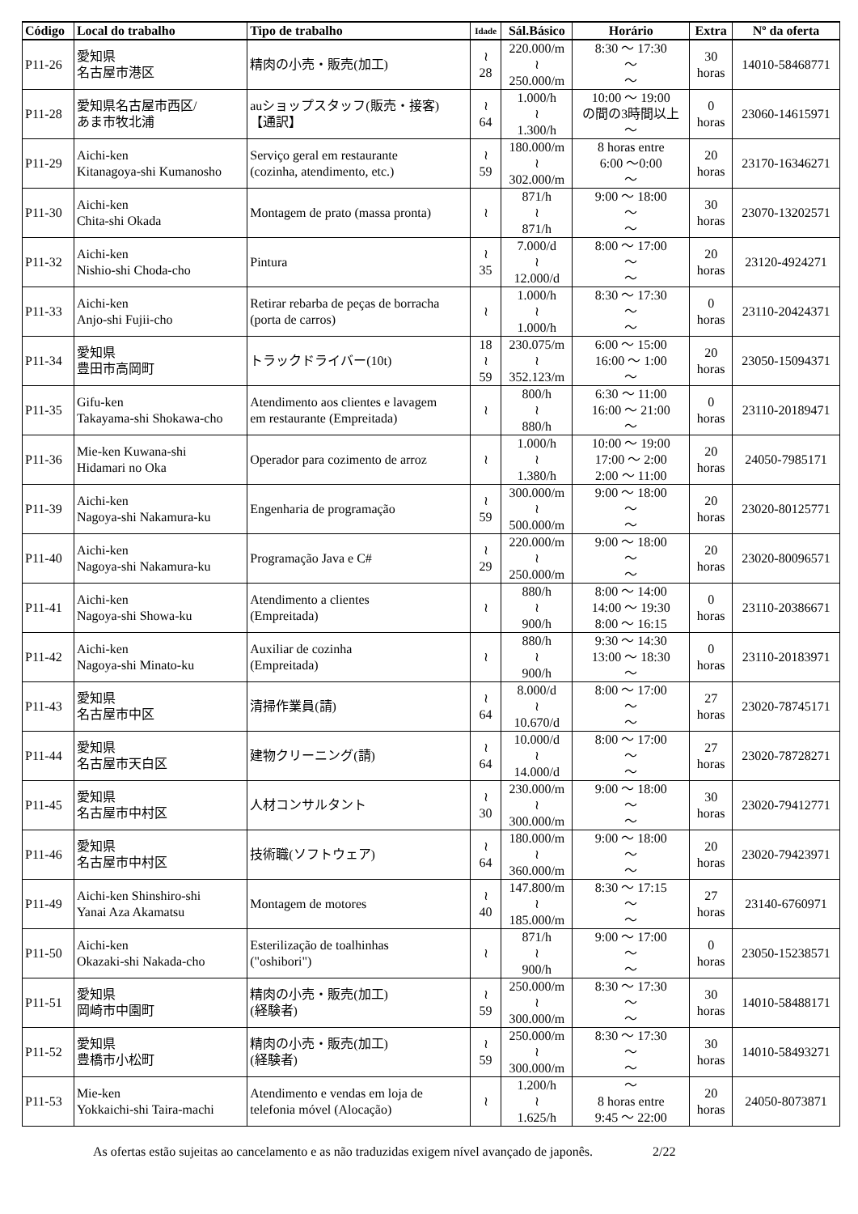| Código | Local do trabalho | Tipo de trabalho | Idade | Sál.Básico | Horário | Extra | Nº da oferta |
| --- | --- | --- | --- | --- | --- | --- | --- |
| P11-26 | 愛知県 名古屋市港区 | 精肉の小売・販売(加工) | ≀ 28 | 220.000/m ≀ 250.000/m | 8:30 ～ 17:30 ～ ～ | 30 horas | 14010-58468771 |
| P11-28 | 愛知県名古屋市西区/ あま市牧北浦 | auショップスタッフ(販売・接客) 【通訳】 | ≀ 64 | 1.000/h ≀ 1.300/h | 10:00 ～ 19:00 の間の3時間以上 ～ | 0 horas | 23060-14615971 |
| P11-29 | Aichi-ken Kitanagoya-shi Kumanosho | Serviço geral em restaurante (cozinha, atendimento, etc.) | ≀ 59 | 180.000/m ≀ 302.000/m | 8 horas entre 6:00 ～0:00 ～ | 20 horas | 23170-16346271 |
| P11-30 | Aichi-ken Chita-shi Okada | Montagem de prato (massa pronta) | ≀ | 871/h ≀ 871/h | 9:00 ～ 18:00 ～ ～ | 30 horas | 23070-13202571 |
| P11-32 | Aichi-ken Nishio-shi Choda-cho | Pintura | ≀ 35 | 7.000/d ≀ 12.000/d | 8:00 ～ 17:00 ～ ～ | 20 horas | 23120-4924271 |
| P11-33 | Aichi-ken Anjo-shi Fujii-cho | Retirar rebarba de peças de borracha (porta de carros) | ≀ | 1.000/h ≀ 1.000/h | 8:30 ～ 17:30 ～ ～ | 0 horas | 23110-20424371 |
| P11-34 | 愛知県 豊田市高岡町 | トラックドライバー(10t) | 18 ≀ 59 | 230.075/m ≀ 352.123/m | 6:00 ～ 15:00 16:00 ～ 1:00 ～ | 20 horas | 23050-15094371 |
| P11-35 | Gifu-ken Takayama-shi Shokawa-cho | Atendimento aos clientes e lavagem em restaurante (Empreitada) | ≀ | 800/h ≀ 880/h | 6:30 ～ 11:00 16:00 ～ 21:00 ～ | 0 horas | 23110-20189471 |
| P11-36 | Mie-ken Kuwana-shi Hidamari no Oka | Operador para cozimento de arroz | ≀ | 1.000/h ≀ 1.380/h | 10:00 ～ 19:00 17:00 ～ 2:00 2:00 ～ 11:00 | 20 horas | 24050-7985171 |
| P11-39 | Aichi-ken Nagoya-shi Nakamura-ku | Engenharia de programação | ≀ 59 | 300.000/m ≀ 500.000/m | 9:00 ～ 18:00 ～ ～ | 20 horas | 23020-80125771 |
| P11-40 | Aichi-ken Nagoya-shi Nakamura-ku | Programação Java e C# | ≀ 29 | 220.000/m ≀ 250.000/m | 9:00 ～ 18:00 ～ ～ | 20 horas | 23020-80096571 |
| P11-41 | Aichi-ken Nagoya-shi Showa-ku | Atendimento a clientes (Empreitada) | ≀ | 880/h ≀ 900/h | 8:00 ～ 14:00 14:00 ～ 19:30 8:00 ～ 16:15 | 0 horas | 23110-20386671 |
| P11-42 | Aichi-ken Nagoya-shi Minato-ku | Auxiliar de cozinha (Empreitada) | ≀ | 880/h ≀ 900/h | 9:30 ～ 14:30 13:00 ～ 18:30 ～ | 0 horas | 23110-20183971 |
| P11-43 | 愛知県 名古屋市中区 | 清掃作業員(請) | ≀ 64 | 8.000/d ≀ 10.670/d | 8:00 ～ 17:00 ～ ～ | 27 horas | 23020-78745171 |
| P11-44 | 愛知県 名古屋市天白区 | 建物クリーニング(請) | ≀ 64 | 10.000/d ≀ 14.000/d | 8:00 ～ 17:00 ～ ～ | 27 horas | 23020-78728271 |
| P11-45 | 愛知県 名古屋市中村区 | 人材コンサルタント | ≀ 30 | 230.000/m ≀ 300.000/m | 9:00 ～ 18:00 ～ ～ | 30 horas | 23020-79412771 |
| P11-46 | 愛知県 名古屋市中村区 | 技術職(ソフトウェア) | ≀ 64 | 180.000/m ≀ 360.000/m | 9:00 ～ 18:00 ～ ～ | 20 horas | 23020-79423971 |
| P11-49 | Aichi-ken Shinshiro-shi Yanai Aza Akamatsu | Montagem de motores | ≀ 40 | 147.800/m ≀ 185.000/m | 8:30 ～ 17:15 ～ ～ | 27 horas | 23140-6760971 |
| P11-50 | Aichi-ken Okazaki-shi Nakada-cho | Esterilização de toalhinhas ("oshibori") | ≀ | 871/h ≀ 900/h | 9:00 ～ 17:00 ～ ～ | 0 horas | 23050-15238571 |
| P11-51 | 愛知県 岡崎市中園町 | 精肉の小売・販売(加工) (経験者) | ≀ 59 | 250.000/m ≀ 300.000/m | 8:30 ～ 17:30 ～ ～ | 30 horas | 14010-58488171 |
| P11-52 | 愛知県 豊橋市小松町 | 精肉の小売・販売(加工) (経験者) | ≀ 59 | 250.000/m ≀ 300.000/m | 8:30 ～ 17:30 ～ ～ | 30 horas | 14010-58493271 |
| P11-53 | Mie-ken Yokkaichi-shi Taira-machi | Atendimento e vendas em loja de telefonia móvel (Alocação) | ≀ | 1.200/h ≀ 1.625/h | ～ 8 horas entre 9:45 ～ 22:00 | 20 horas | 24050-8073871 |
As ofertas estão sujeitas ao cancelamento e as não traduzidas exigem nível avançado de japonês. 2/22